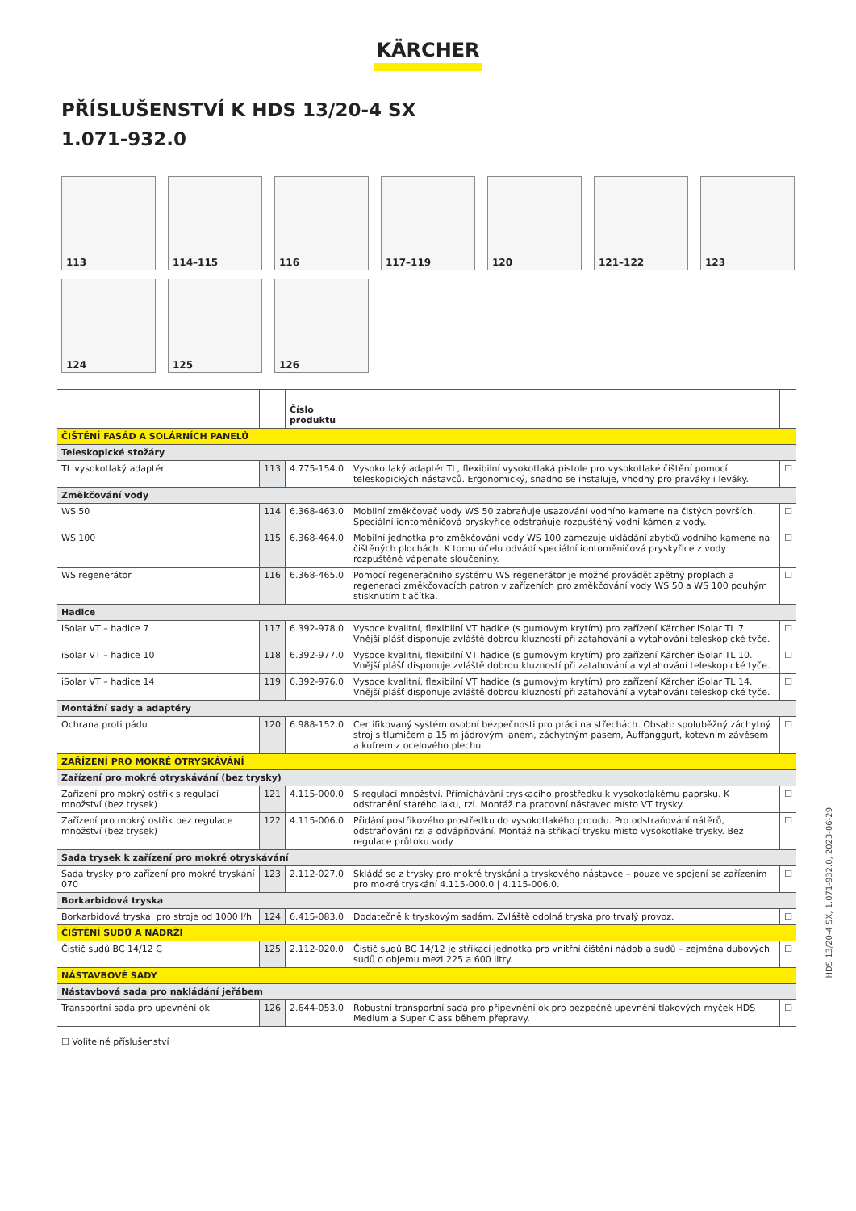KÄRCHER
PŘÍSLUŠENSTVÍ K HDS 13/20-4 SX
1.071-932.0
113
114–115
116
117–119
120
121–122
123
124
125
126
| | | Číslo produktu | | |
| --- | --- | --- | --- | --- |
| ČIŠTĚNÍ FASÁD A SOLÁRNÍCH PANELŮ | | | | |
| Teleskopické stožáry | | | | |
| TL vysokotlaký adaptér | 113 | 4.775-154.0 | Vysokotlaký adaptér TL, flexibilní vysokotlaká pistole pro vysokotlaké čištění pomocí teleskopických nástavců. Ergonomický, snadno se instaluje, vhodný pro praváky i leváky. | ☐ |
| Změkčování vody | | | | |
| WS 50 | 114 | 6.368-463.0 | Mobilní změkčovač vody WS 50 zabraňuje usazování vodního kamene na čistých površích. Speciální iontoměničová pryskyřice odstraňuje rozpuštěný vodní kámen z vody. | ☐ |
| WS 100 | 115 | 6.368-464.0 | Mobilní jednotka pro změkčování vody WS 100 zamezuje ukládání zbytků vodního kamene na čištěných plochách. K tomu účelu odvádí speciální iontoměničová pryskyřice z vody rozpuštěné vápenaté sloučeniny. | ☐ |
| WS regenerátor | 116 | 6.368-465.0 | Pomocí regeneračního systému WS regenerátor je možné provádět zpětný proplach a regeneraci změkčovacích patron v zařízeních pro změkčování vody WS 50 a WS 100 pouhým stisknutím tlačítka. | ☐ |
| Hadice | | | | |
| iSolar VT – hadice 7 | 117 | 6.392-978.0 | Vysoce kvalitní, flexibilní VT hadice (s gumovým krytím) pro zařízení Kärcher iSolar TL 7. Vnější plášť disponuje zvláště dobrou kluzností při zatahování a vytahování teleskopické tyče. | ☐ |
| iSolar VT – hadice 10 | 118 | 6.392-977.0 | Vysoce kvalitní, flexibilní VT hadice (s gumovým krytím) pro zařízení Kärcher iSolar TL 10. Vnější plášť disponuje zvláště dobrou kluzností při zatahování a vytahování teleskopické tyče. | ☐ |
| iSolar VT – hadice 14 | 119 | 6.392-976.0 | Vysoce kvalitní, flexibilní VT hadice (s gumovým krytím) pro zařízení Kärcher iSolar TL 14. Vnější plášť disponuje zvláště dobrou kluzností při zatahování a vytahování teleskopické tyče. | ☐ |
| Montážní sady a adaptéry | | | | |
| Ochrana proti pádu | 120 | 6.988-152.0 | Certifikovaný systém osobní bezpečnosti pro práci na střechách. Obsah: spoluběžný záchytný stroj s tlumičem a 15 m jádrovým lanem, záchytným pásem, Auffanggurt, kotevním závěsem a kufrem z ocelového plechu. | ☐ |
| ZAŘÍZENÍ PRO MOKRÉ OTRYSKÁVÁNÍ | | | | |
| Zařízení pro mokré otryskávání (bez trysky) | | | | |
| Zařízení pro mokrý ostřik s regulací množství (bez trysek) | 121 | 4.115-000.0 | S regulací množství. Přimíchávání tryskacího prostředku k vysokotlakému paprsku. K odstranění starého laku, rzi. Montáž na pracovní nástavec místo VT trysky. | ☐ |
| Zařízení pro mokrý ostřik bez regulace množství (bez trysek) | 122 | 4.115-006.0 | Přidání postřikového prostředku do vysokotlakého proudu. Pro odstraňování nátěrů, odstraňování rzi a odvápňování. Montáž na stříkací trysku místo vysokotlaké trysky. Bez regulace průtoku vody | ☐ |
| Sada trysek k zařízení pro mokré otryskávání | | | | |
| Sada trysky pro zařízení pro mokré tryskání 070 | 123 | 2.112-027.0 | Skládá se z trysky pro mokré tryskání a tryskového nástavce – pouze ve spojení se zařízením pro mokré tryskání 4.115-000.0 / 4.115-006.0. | ☐ |
| Borkarbidová tryska | | | | |
| Borkarbidová tryska, pro stroje od 1000 l/h | 124 | 6.415-083.0 | Dodatečně k tryskovým sadám. Zvláště odolná tryska pro trvalý provoz. | ☐ |
| ČIŠTĚNÍ SUDŮ A NÁDRŽÍ | | | | |
| Čistič sudů BC 14/12 C | 125 | 2.112-020.0 | Čistič sudů BC 14/12 je stříkací jednotka pro vnitřní čištění nádob a sudů – zejména dubových sudů o objemu mezi 225 a 600 litry. | ☐ |
| NÁSTAVBOVÉ SADY | | | | |
| Nástavbová sada pro nakládání jeřábem | | | | |
| Transportní sada pro upevnění ok | 126 | 2.644-053.0 | Robustní transportní sada pro připevnění ok pro bezpečné upevnění tlakových myček HDS Medium a Super Class během přepravy. | ☐ |
☐ Volitelné příslušenství
HDS 13/20-4 SX, 1.071-932.0, 2023-06-29